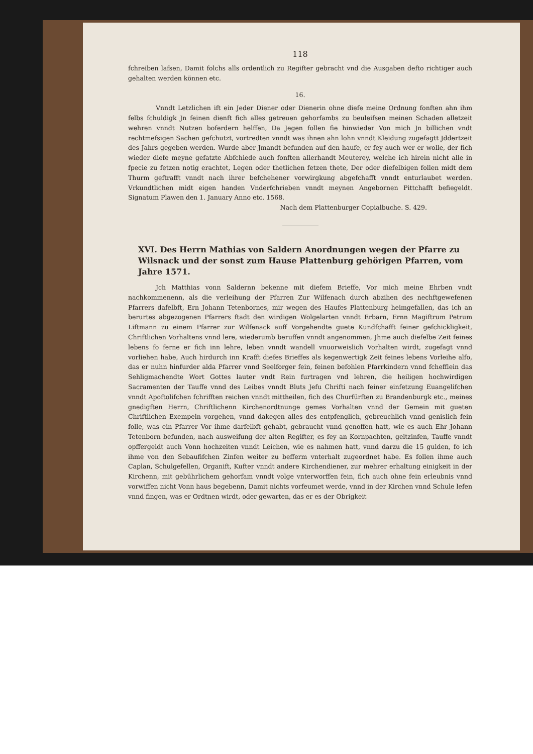118
fchreiben lafsen, Damit folchs alls ordentlich zu Regifter gebracht vnd die Ausgaben defto richtiger auch gehalten werden können etc.
16.
Vnndt Letzlichen ift ein Jeder Diener oder Dienerin ohne diefe meine Ordnung fonften ahn ihm felbs fchuldigk Jn feinen dienft fich alles getreuen gehorfambs zu beuleifsen meinen Schaden alletzeit wehren vnndt Nutzen boferdern helffen, Da Jegen follen fie hinwieder Von mich Jn billichen vndt rechtmefsigen Sachen gefchutzt, vortredten vnndt was ihnen ahn lohn vnndt Kleidung zugefagtt Jddertzeit des Jahrs gegeben werden. Wurde aber Jmandt befunden auf den haufe, er fey auch wer er wolle, der fich wieder diefe meyne gefatzte Abfchiede auch fonften allerhandt Meuterey, welche ich hirein nicht alle in fpecie zu fetzen notig erachtet, Legen oder thetlichen fetzen thete, Der oder diefelbigen follen midt dem Thurm geftrafft vnndt nach ihrer befchehener vorwirgkung abgefchafft vnndt enturlaubet werden. Vrkundtlichen midt eigen handen Vnderfchrieben vnndt meynen Angebornen Pittchafft befiegeldt. Signatum Plawen den 1. January Anno etc. 1568.
Nach dem Plattenburger Copialbuche. S. 429.
XVI. Des Herrn Mathias von Saldern Anordnungen wegen der Pfarre zu Wilsnack und der sonst zum Hause Plattenburg gehörigen Pfarren, vom Jahre 1571.
Jch Matthias vonn Saldernn bekenne mit diefem Brieffe, Vor mich meine Ehrben vndt nachkommenenn, als die verleihung der Pfarren Zur Wilfenach durch abzihen des nechftgewefenen Pfarrers dafelbft, Ern Johann Tetenbornes, mir wegen des Haufes Plattenburg heimgefallen, das ich an berurtes abgezogenen Pfarrers ftadt den wirdigen Wolgelarten vnndt Erbarn, Ernn Magiftrum Petrum Liftmann zu einem Pfarrer zur Wilfenack auff Vorgehendte guete Kundfchafft feiner gefchickligkeit, Chriftlichen Vorhaltens vnnd lere, wiederumb beruffen vnndt angenommen, Jhme auch diefelbe Zeit feines lebens fo ferne er fich inn lehre, leben vnndt wandell vnuorweislich Vorhalten wirdt, zugefagt vnnd vorliehen habe, Auch hirdurch inn Krafft diefes Brieffes als kegenwertigk Zeit feines lebens Vorleihe alfo, das er nuhn hinfurder alda Pfarrer vnnd Seelforger fein, feinen befohlen Pfarrkindern vnnd fchefflein das Sehligmachendte Wort Gottes lauter vndt Rein furtragen vnd lehren, die heiligen hochwirdigen Sacramenten der Tauffe vnnd des Leibes vnndt Bluts Jefu Chrifti nach feiner einfetzung Euangelifchen vnndt Apoftolifchen fchrifften reichen vnndt mittheilen, fich des Churfürften zu Brandenburgk etc., meines gnedigften Herrn, Chriftlichenn Kirchenordtnunge gemes Vorhalten vnnd der Gemein mit gueten Chriftlichen Exempeln vorgehen, vnnd dakegen alles des entpfenglich, gebreuchlich vnnd genislich fein folle, was ein Pfarrer Vor ihme darfelbft gehabt, gebraucht vnnd genoffen hatt, wie es auch Ehr Johann Tetenborn befunden, nach ausweifung der alten Regifter, es fey an Kornpachten, geltzinfen, Tauffe vnndt opffergeldt auch Vonn hochzeiten vnndt Leichen, wie es nahmen hatt, vnnd darzu die 15 gulden, fo ich ihme von den Sebaufifchen Zinfen weiter zu befferm vnterhalt zugeordnet habe. Es follen ihme auch Caplan, Schulgefellen, Organift, Kufter vnndt andere Kirchendiener, zur mehrer erhaltung einigkeit in der Kirchenn, mit gebührlichem gehorfam vnndt volge vnterworffen fein, fich auch ohne fein erleubnis vnnd vorwiffen nicht Vonn haus begebenn, Damit nichts vorfeumet werde, vnnd in der Kirchen vnnd Schule lefen vnnd fingen, was er Ordtnen wirdt, oder gewarten, das er es der Obrigkeit